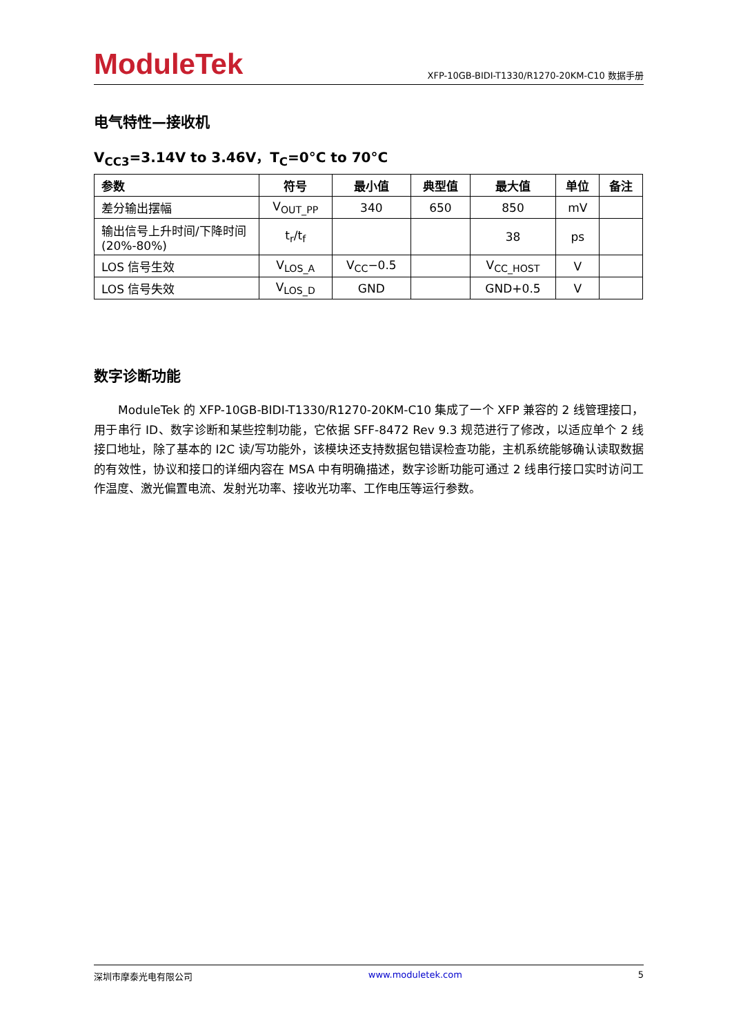ModuleTek
XFP-10GB-BIDI-T1330/R1270-20KM-C10 数据手册
电气特性—接收机
V<sub>CC3</sub>=3.14V to 3.46V，T<sub>C</sub>=0°C to 70°C
| 参数 | 符号 | 最小值 | 典型值 | 最大值 | 单位 | 备注 |
| --- | --- | --- | --- | --- | --- | --- |
| 差分输出摆幅 | V<sub>OUT_PP</sub> | 340 | 650 | 850 | mV | |
| 输出信号上升时间/下降时间 (20%-80%) | t<sub>r</sub>/t<sub>f</sub> | | | 38 | ps | |
| LOS 信号生效 | V<sub>LOS_A</sub> | V<sub>CC</sub>−0.5 | | V<sub>CC_HOST</sub> | V | |
| LOS 信号失效 | V<sub>LOS_D</sub> | GND | | GND+0.5 | V | |
数字诊断功能
ModuleTek 的 XFP-10GB-BIDI-T1330/R1270-20KM-C10 集成了一个 XFP 兼容的 2 线管理接口，用于串行 ID、数字诊断和某些控制功能，它依据 SFF-8472 Rev 9.3 规范进行了修改，以适应单个 2 线接口地址，除了基本的 I2C 读/写功能外，该模块还支持数据包错误检查功能，主机系统能够确认读取数据的有效性，协议和接口的详细内容在 MSA 中有明确描述，数字诊断功能可通过 2 线串行接口实时访问工作温度、激光偏置电流、发射光功率、接收光功率、工作电压等运行参数。
深圳市摩泰光电有限公司 www.moduletek.com 5